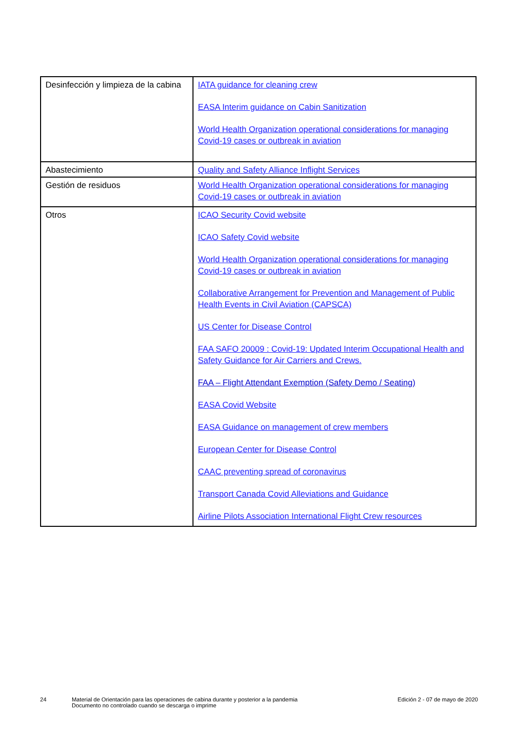| Desinfección y limpieza de la cabina | IATA guidance for cleaning crew EASA Interim guidance on Cabin Sanitization World Health Organization operational considerations for managing Covid-19 cases or outbreak in aviation |
| Abastecimiento | Quality and Safety Alliance Inflight Services |
| Gestión de residuos | World Health Organization operational considerations for managing Covid-19 cases or outbreak in aviation |
| Otros | ICAO Security Covid website ICAO Safety Covid website World Health Organization operational considerations for managing Covid-19 cases or outbreak in aviation Collaborative Arrangement for Prevention and Management of Public Health Events in Civil Aviation (CAPSCA) US Center for Disease Control FAA SAFO 20009 : Covid-19: Updated Interim Occupational Health and Safety Guidance for Air Carriers and Crews. FAA – Flight Attendant Exemption (Safety Demo / Seating) EASA Covid Website EASA Guidance on management of crew members European Center for Disease Control CAAC preventing spread of coronavirus Transport Canada Covid Alleviations and Guidance Airline Pilots Association International Flight Crew resources |
24 Material de Orientación para las operaciones de cabina durante y posterior a la pandemia
Documento no controlado cuando se descarga o imprime
Edición 2 - 07 de mayo de 2020